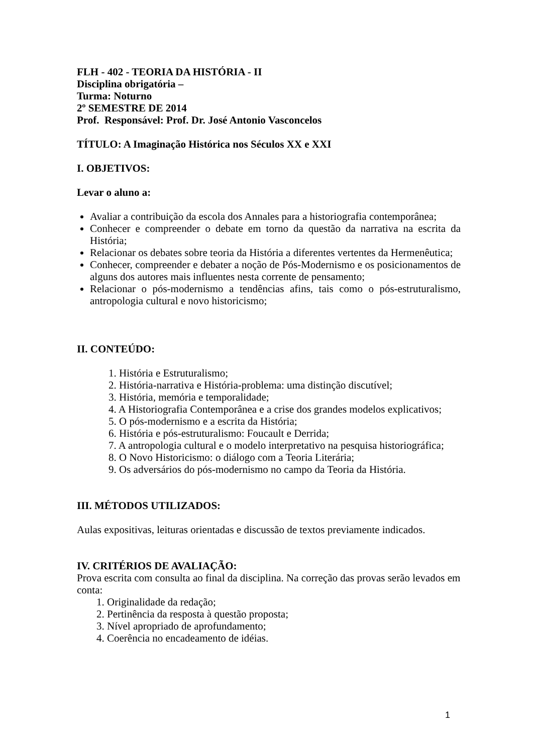FLH - 402 - TEORIA DA HISTÓRIA - II
Disciplina obrigatória –
Turma: Noturno
2º SEMESTRE DE 2014
Prof. Responsável: Prof. Dr. José Antonio Vasconcelos
TÍTULO: A Imaginação Histórica nos Séculos XX e XXI
I. OBJETIVOS:
Levar o aluno a:
Avaliar a contribuição da escola dos Annales para a historiografia contemporânea;
Conhecer e compreender o debate em torno da questão da narrativa na escrita da História;
Relacionar os debates sobre teoria da História a diferentes vertentes da Hermenêutica;
Conhecer, compreender e debater a noção de Pós-Modernismo e os posicionamentos de alguns dos autores mais influentes nesta corrente de pensamento;
Relacionar o pós-modernismo a tendências afins, tais como o pós-estruturalismo, antropologia cultural e novo historicismo;
II. CONTEÚDO:
1. História e Estruturalismo;
2. História-narrativa e História-problema: uma distinção discutível;
3. História, memória e temporalidade;
4. A Historiografia Contemporânea e a crise dos grandes modelos explicativos;
5. O pós-modernismo e a escrita da História;
6. História e pós-estruturalismo: Foucault e Derrida;
7. A antropologia cultural e o modelo interpretativo na pesquisa historiográfica;
8. O Novo Historicismo: o diálogo com a Teoria Literária;
9. Os adversários do pós-modernismo no campo da Teoria da História.
III. MÉTODOS UTILIZADOS:
Aulas expositivas, leituras orientadas e discussão de textos previamente indicados.
IV. CRITÉRIOS DE AVALIAÇÃO:
Prova escrita com consulta ao final da disciplina. Na correção das provas serão levados em conta:
1. Originalidade da redação;
2. Pertinência da resposta à questão proposta;
3. Nível apropriado de aprofundamento;
4. Coerência no encadeamento de idéias.
1